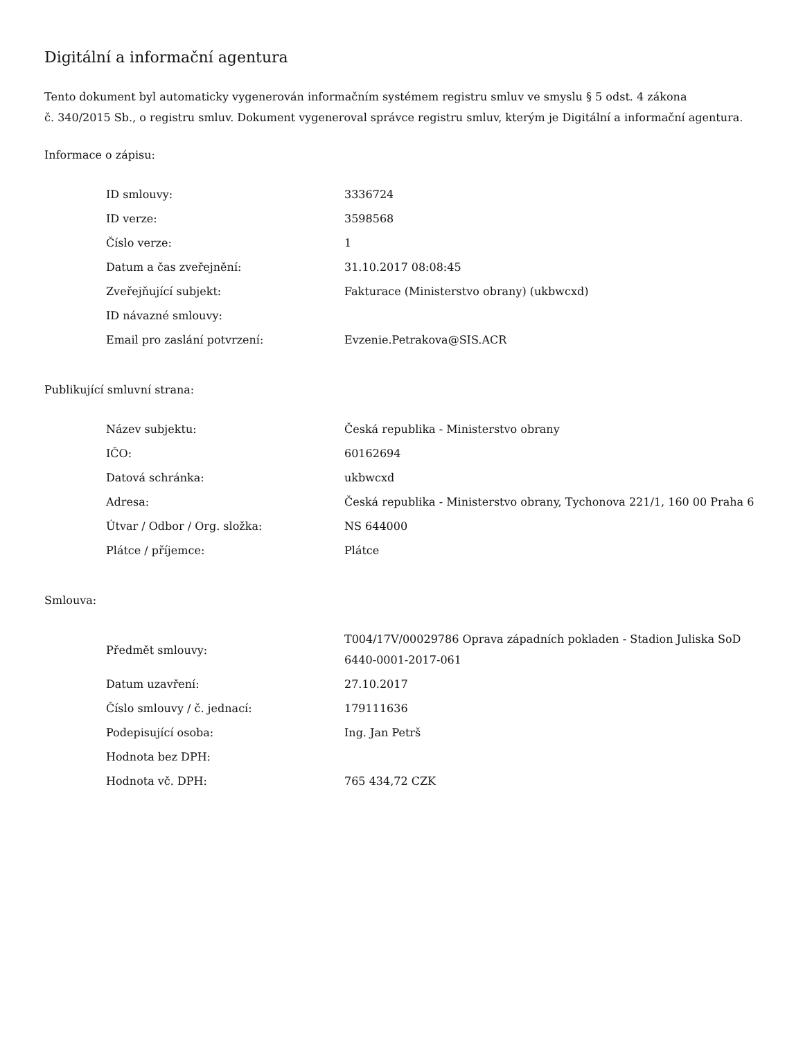Digitální a informační agentura
Tento dokument byl automaticky vygenerován informačním systémem registru smluv ve smyslu § 5 odst. 4 zákona
č. 340/2015 Sb., o registru smluv. Dokument vygeneroval správce registru smluv, kterým je Digitální a informační agentura.
Informace o zápisu:
| ID smlouvy: | 3336724 |
| ID verze: | 3598568 |
| Číslo verze: | 1 |
| Datum a čas zveřejnění: | 31.10.2017 08:08:45 |
| Zveřejňující subjekt: | Fakturace (Ministerstvo obrany) (ukbwcxd) |
| ID návazné smlouvy: | |
| Email pro zaslání potvrzení: | Evzenie.Petrakova@SIS.ACR |
Publikující smluvní strana:
| Název subjektu: | Česká republika - Ministerstvo obrany |
| IČO: | 60162694 |
| Datová schránka: | ukbwcxd |
| Adresa: | Česká republika - Ministerstvo obrany, Tychonova 221/1, 160 00 Praha 6 |
| Útvar / Odbor / Org. složka: | NS 644000 |
| Plátce / příjemce: | Plátce |
Smlouva:
| Předmět smlouvy: | T004/17V/00029786 Oprava západních pokladen - Stadion Juliska SoD 6440-0001-2017-061 |
| Datum uzavření: | 27.10.2017 |
| Číslo smlouvy / č. jednací: | 179111636 |
| Podepisující osoba: | Ing. Jan Petrš |
| Hodnota bez DPH: | |
| Hodnota vč. DPH: | 765 434,72 CZK |